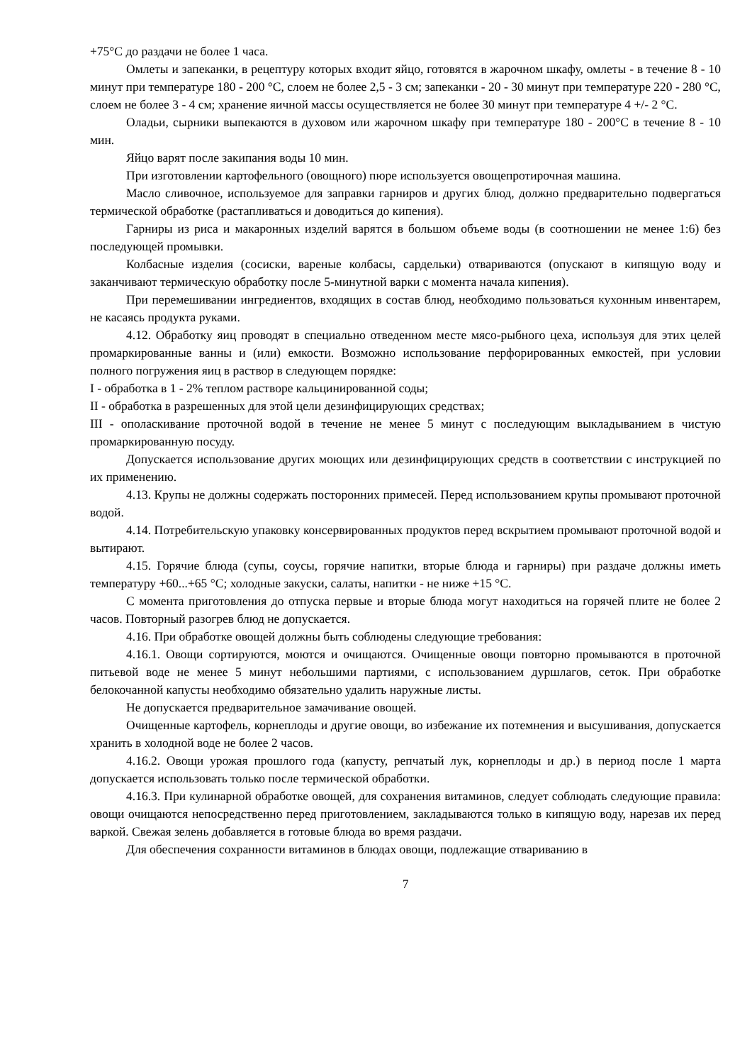+75°С до раздачи не более 1 часа.
Омлеты и запеканки, в рецептуру которых входит яйцо, готовятся в жарочном шкафу, омлеты - в течение 8 - 10 минут при температуре 180 - 200 °С, слоем не более 2,5 - 3 см; запеканки - 20 - 30 минут при температуре 220 - 280 °С, слоем не более 3 - 4 см; хранение яичной массы осуществляется не более 30 минут при температуре 4 +/- 2 °С.
Оладьи, сырники выпекаются в духовом или жарочном шкафу при температуре 180 - 200°С в течение 8 - 10 мин.
Яйцо варят после закипания воды 10 мин.
При изготовлении картофельного (овощного) пюре используется овощепротирочная машина.
Масло сливочное, используемое для заправки гарниров и других блюд, должно предварительно подвергаться термической обработке (растапливаться и доводиться до кипения).
Гарниры из риса и макаронных изделий варятся в большом объеме воды (в соотношении не менее 1:6) без последующей промывки.
Колбасные изделия (сосиски, вареные колбасы, сардельки) отвариваются (опускают в кипящую воду и заканчивают термическую обработку после 5-минутной варки с момента начала кипения).
При перемешивании ингредиентов, входящих в состав блюд, необходимо пользоваться кухонным инвентарем, не касаясь продукта руками.
4.12. Обработку яиц проводят в специально отведенном месте мясо-рыбного цеха, используя для этих целей промаркированные ванны и (или) емкости. Возможно использование перфорированных емкостей, при условии полного погружения яиц в раствор в следующем порядке:
I - обработка в 1 - 2% теплом растворе кальцинированной соды;
II - обработка в разрешенных для этой цели дезинфицирующих средствах;
III - ополаскивание проточной водой в течение не менее 5 минут с последующим выкладыванием в чистую промаркированную посуду.
Допускается использование других моющих или дезинфицирующих средств в соответствии с инструкцией по их применению.
4.13. Крупы не должны содержать посторонних примесей. Перед использованием крупы промывают проточной водой.
4.14. Потребительскую упаковку консервированных продуктов перед вскрытием промывают проточной водой и вытирают.
4.15. Горячие блюда (супы, соусы, горячие напитки, вторые блюда и гарниры) при раздаче должны иметь температуру +60...+65 °С; холодные закуски, салаты, напитки - не ниже +15 °С.
С момента приготовления до отпуска первые и вторые блюда могут находиться на горячей плите не более 2 часов. Повторный разогрев блюд не допускается.
4.16. При обработке овощей должны быть соблюдены следующие требования:
4.16.1. Овощи сортируются, моются и очищаются. Очищенные овощи повторно промываются в проточной питьевой воде не менее 5 минут небольшими партиями, с использованием дуршлагов, сеток. При обработке белокочанной капусты необходимо обязательно удалить наружные листы.
Не допускается предварительное замачивание овощей.
Очищенные картофель, корнеплоды и другие овощи, во избежание их потемнения и высушивания, допускается хранить в холодной воде не более 2 часов.
4.16.2. Овощи урожая прошлого года (капусту, репчатый лук, корнеплоды и др.) в период после 1 марта допускается использовать только после термической обработки.
4.16.3. При кулинарной обработке овощей, для сохранения витаминов, следует соблюдать следующие правила: овощи очищаются непосредственно перед приготовлением, закладываются только в кипящую воду, нарезав их перед варкой. Свежая зелень добавляется в готовые блюда во время раздачи.
Для обеспечения сохранности витаминов в блюдах овощи, подлежащие отвариванию в
7